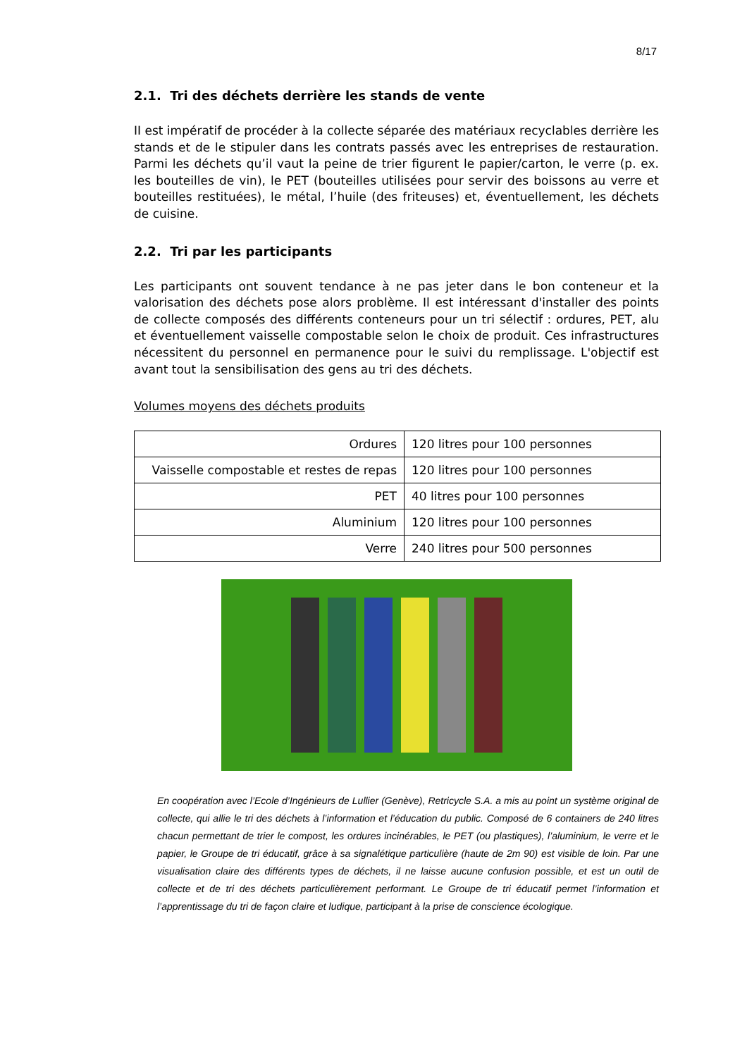8/17
2.1. Tri des déchets derrière les stands de vente
II est impératif de procéder à la collecte séparée des matériaux recyclables derrière les stands et de le stipuler dans les contrats passés avec les entreprises de restauration. Parmi les déchets qu’il vaut la peine de trier figurent le papier/carton, le verre (p. ex. les bouteilles de vin), le PET (bouteilles utilisées pour servir des boissons au verre et bouteilles restituées), le métal, l’huile (des friteuses) et, éventuellement, les déchets de cuisine.
2.2. Tri par les participants
Les participants ont souvent tendance à ne pas jeter dans le bon conteneur et la valorisation des déchets pose alors problème. Il est intéressant d'installer des points de collecte composés des différents conteneurs pour un tri sélectif : ordures, PET, alu et éventuellement vaisselle compostable selon le choix de produit. Ces infrastructures nécessitent du personnel en permanence pour le suivi du remplissage. L'objectif est avant tout la sensibilisation des gens au tri des déchets.
Volumes moyens des déchets produits
| Ordures | 120 litres pour 100 personnes |
| Vaisselle compostable et restes de repas | 120 litres pour 100 personnes |
| PET | 40 litres pour 100 personnes |
| Aluminium | 120 litres pour 100 personnes |
| Verre | 240 litres pour 500 personnes |
En coopération avec l’Ecole d’Ingénieurs de Lullier (Genève), Retricycle S.A. a mis au point un système original de collecte, qui allie le tri des déchets à l’information et l’éducation du public. Composé de 6 containers de 240 litres chacun permettant de trier le compost, les ordures incinérables, le PET (ou plastiques), l’aluminium, le verre et le papier, le Groupe de tri éducatif, grâce à sa signalétique particulière (haute de 2m 90) est visible de loin. Par une visualisation claire des différents types de déchets, il ne laisse aucune confusion possible, et est un outil de collecte et de tri des déchets particulièrement performant. Le Groupe de tri éducatif permet l’information et l’apprentissage du tri de façon claire et ludique, participant à la prise de conscience écologique.